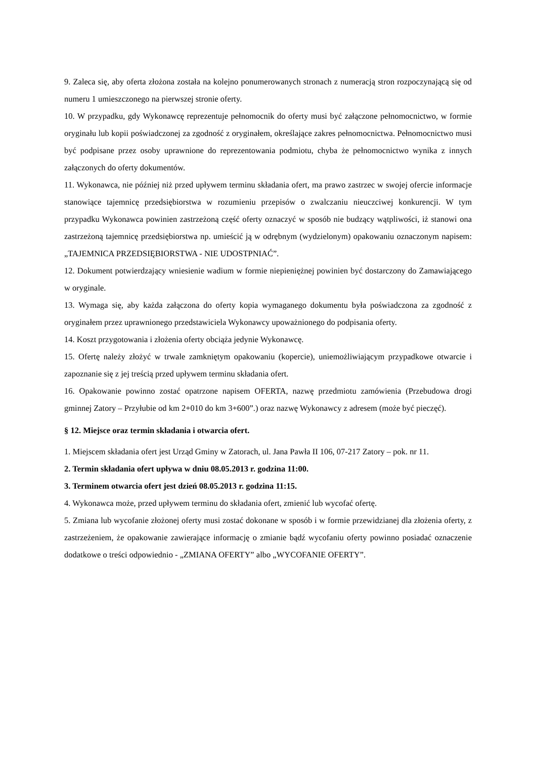9. Zaleca się, aby oferta złożona została na kolejno ponumerowanych stronach z numeracją stron rozpoczynającą się od numeru 1 umieszczonego na pierwszej stronie oferty.
10. W przypadku, gdy Wykonawcę reprezentuje pełnomocnik do oferty musi być załączone pełnomocnictwo, w formie oryginału lub kopii poświadczonej za zgodność z oryginałem, określające zakres pełnomocnictwa. Pełnomocnictwo musi być podpisane przez osoby uprawnione do reprezentowania podmiotu, chyba że pełnomocnictwo wynika z innych załączonych do oferty dokumentów.
11. Wykonawca, nie później niż przed upływem terminu składania ofert, ma prawo zastrzec w swojej ofercie informacje stanowiące tajemnicę przedsiębiorstwa w rozumieniu przepisów o zwalczaniu nieuczciwej konkurencji. W tym przypadku Wykonawca powinien zastrzeżoną część oferty oznaczyć w sposób nie budzący wątpliwości, iż stanowi ona zastrzeżoną tajemnicę przedsiębiorstwa np. umieścić ją w odrębnym (wydzielonym) opakowaniu oznaczonym napisem: „TAJEMNICA PRZEDSIĘBIORSTWA - NIE UDOSTPNIAĆ”.
12. Dokument potwierdzający wniesienie wadium w formie niepieniężnej powinien być dostarczony do Zamawiającego w oryginale.
13. Wymaga się, aby każda załączona do oferty kopia wymaganego dokumentu była poświadczona za zgodność z oryginałem przez uprawnionego przedstawiciela Wykonawcy upoważnionego do podpisania oferty.
14. Koszt przygotowania i złożenia oferty obciąża jedynie Wykonawcę.
15. Ofertę należy złożyć w trwale zamkniętym opakowaniu (kopercie), uniemożliwiającym przypadkowe otwarcie i zapoznanie się z jej treścią przed upływem terminu składania ofert.
16. Opakowanie powinno zostać opatrzone napisem OFERTA, nazwę przedmiotu zamówienia (Przebudowa drogi gminnej Zatory – Przyłubie od km 2+010 do km 3+600”.) oraz nazwę Wykonawcy z adresem (może być pieczęć).
§ 12. Miejsce oraz termin składania i otwarcia ofert.
1. Miejscem składania ofert jest Urząd Gminy w Zatorach, ul. Jana Pawła II 106, 07-217 Zatory – pok. nr 11.
2. Termin składania ofert upływa w dniu 08.05.2013 r. godzina 11:00.
3. Terminem otwarcia ofert jest dzień 08.05.2013 r. godzina 11:15.
4. Wykonawca może, przed upływem terminu do składania ofert, zmienić lub wycofać ofertę.
5. Zmiana lub wycofanie złożonej oferty musi zostać dokonane w sposób i w formie przewidzianej dla złożenia oferty, z zastrzeżeniem, że opakowanie zawierające informację o zmianie bądź wycofaniu oferty powinno posiadać oznaczenie dodatkowe o treści odpowiednio - „ZMIANA OFERTY” albo „WYCOFANIE OFERTY”.